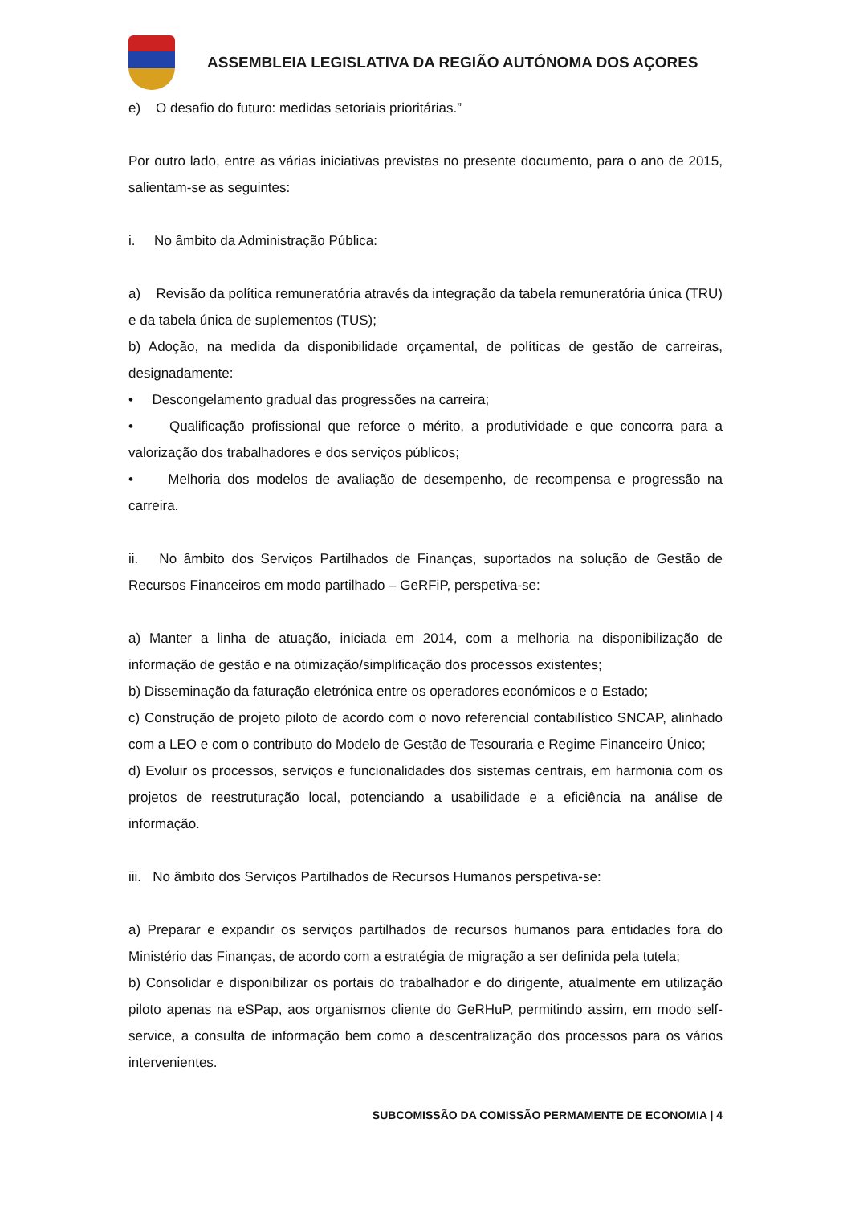ASSEMBLEIA LEGISLATIVA DA REGIÃO AUTÓNOMA DOS AÇORES
e) O desafio do futuro: medidas setoriais prioritárias.”
Por outro lado, entre as várias iniciativas previstas no presente documento, para o ano de 2015, salientam-se as seguintes:
i. No âmbito da Administração Pública:
a) Revisão da política remuneratória através da integração da tabela remuneratória única (TRU) e da tabela única de suplementos (TUS);
b) Adoção, na medida da disponibilidade orçamental, de políticas de gestão de carreiras, designadamente:
• Descongelamento gradual das progressões na carreira;
• Qualificação profissional que reforce o mérito, a produtividade e que concorra para a valorização dos trabalhadores e dos serviços públicos;
• Melhoria dos modelos de avaliação de desempenho, de recompensa e progressão na carreira.
ii. No âmbito dos Serviços Partilhados de Finanças, suportados na solução de Gestão de Recursos Financeiros em modo partilhado – GeRFiP, perspetiva-se:
a) Manter a linha de atuação, iniciada em 2014, com a melhoria na disponibilização de informação de gestão e na otimização/simplificação dos processos existentes;
b) Disseminação da faturação eletrónica entre os operadores económicos e o Estado;
c) Construção de projeto piloto de acordo com o novo referencial contabilístico SNCAP, alinhado com a LEO e com o contributo do Modelo de Gestão de Tesouraria e Regime Financeiro Único;
d) Evoluir os processos, serviços e funcionalidades dos sistemas centrais, em harmonia com os projetos de reestruturação local, potenciando a usabilidade e a eficiência na análise de informação.
iii. No âmbito dos Serviços Partilhados de Recursos Humanos perspetiva-se:
a) Preparar e expandir os serviços partilhados de recursos humanos para entidades fora do Ministério das Finanças, de acordo com a estratégia de migração a ser definida pela tutela;
b) Consolidar e disponibilizar os portais do trabalhador e do dirigente, atualmente em utilização piloto apenas na eSPap, aos organismos cliente do GeRHuP, permitindo assim, em modo self-service, a consulta de informação bem como a descentralização dos processos para os vários intervenientes.
SUBCOMISSÃO DA COMISSÃO PERMAMENTE DE ECONOMIA | 4